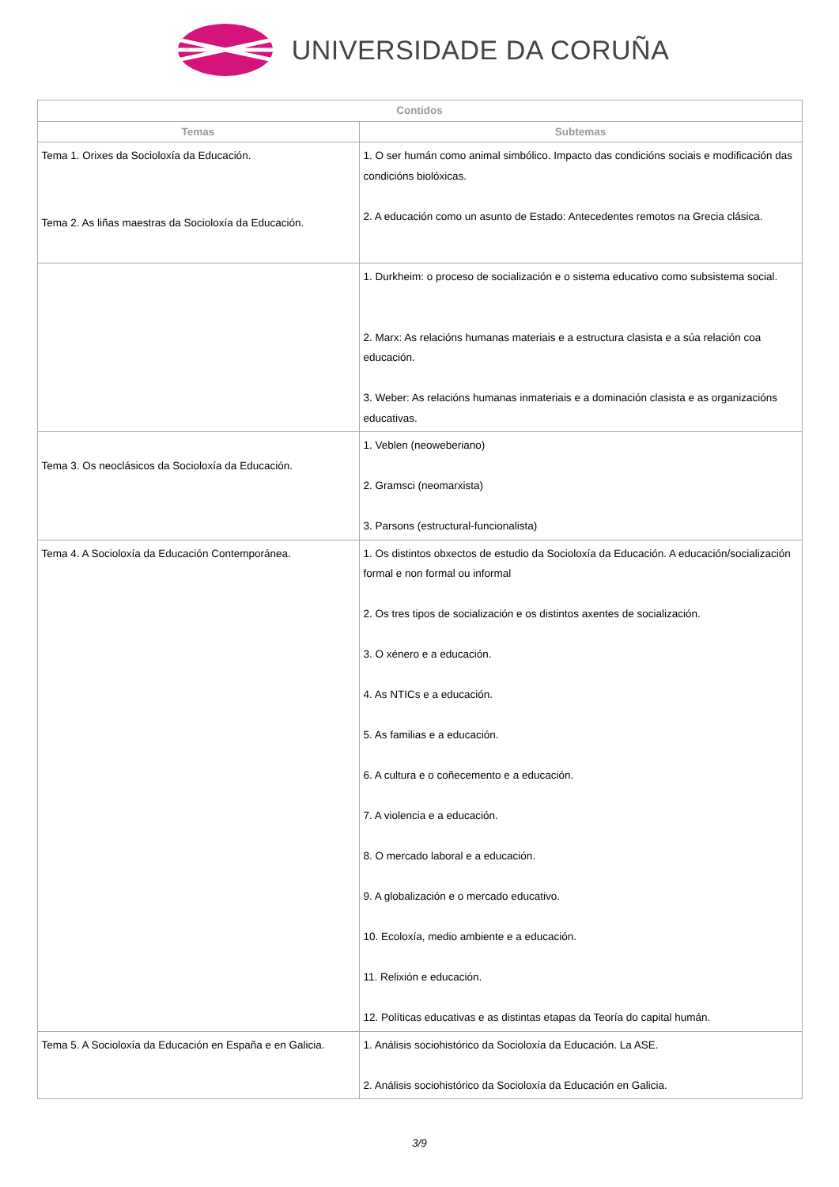UNIVERSIDADE DA CORUÑA
| Contidos | |
| --- | --- |
| Temas | Subtemas |
| Tema 1. Orixes da Socioloxía da Educación. | 1. O ser humán como animal simbólico. Impacto das condicións sociais e modificación das condicións biolóxicas. 2. A educación como un asunto de Estado: Antecedentes remotos na Grecia clásica. |
| Tema 2. As liñas maestras da Socioloxía da Educación. | 1. Durkheim: o proceso de socialización e o sistema educativo como subsistema social. 2. Marx: As relacións humanas materiais e a estructura clasista e a súa relación coa educación. 3. Weber: As relacións humanas inmateriais e a dominación clasista e as organizacións educativas. |
| Tema 3. Os neoclásicos da Socioloxía da Educación. | 1. Veblen (neoweberiano) 2. Gramsci (neomarxista) 3. Parsons (estructural-funcionalista) |
| Tema 4. A Socioloxía da Educación Contemporánea. | 1. Os distintos obxectos de estudio da Socioloxía da Educación. A educación/socialización formal e non formal ou informal 2. Os tres tipos de socialización e os distintos axentes de socialización. 3. O xénero e a educación. 4. As NTICs e a educación. 5. As familias e a educación. 6. A cultura e o coñecemento e a educación. 7. A violencia e a educación. 8. O mercado laboral e a educación. 9. A globalización e o mercado educativo. 10. Ecoloxía, medio ambiente e a educación. 11. Relixión e educación. 12. Políticas educativas e as distintas etapas da Teoría do capital humán. |
| Tema 5. A Socioloxía da Educación en España e en Galicia. | 1. Análisis sociohistórico da Socioloxía da Educación. La ASE. 2. Análisis sociohistórico da Socioloxía da Educación en Galicia. |
3/9